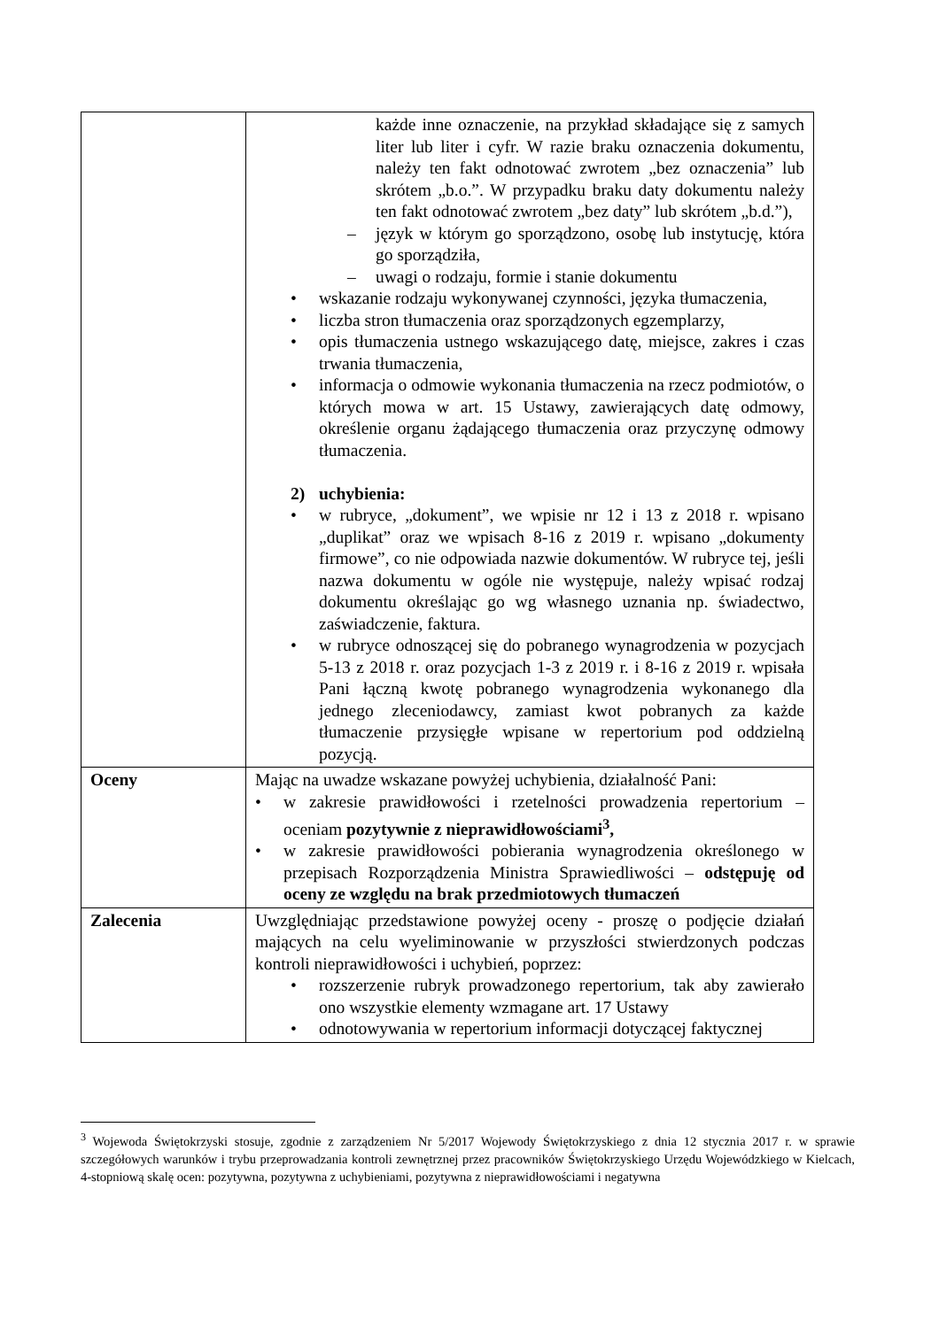| | każde inne oznaczenie, na przykład składające się z samych liter lub liter i cyfr. W razie braku oznaczenia dokumentu, należy ten fakt odnotować zwrotem „bez oznaczenia” lub skrótem „b.o.”. W przypadku braku daty dokumentu należy ten fakt odnotować zwrotem „bez daty” lub skrótem „b.d.”), – język w którym go sporządzono, osobę lub instytucję, która go sporządziła, – uwagi o rodzaju, formie i stanie dokumentu • wskazanie rodzaju wykonywanej czynności, języka tłumaczenia, • liczba stron tłumaczenia oraz sporządzonych egzemplarzy, • opis tłumaczenia ustnego wskazującego datę, miejsce, zakres i czas trwania tłumaczenia, • informacja o odmowie wykonania tłumaczenia na rzecz podmiotów, o których mowa w art. 15 Ustawy, zawierających datę odmowy, określenie organu żądającego tłumaczenia oraz przyczynę odmowy tłumaczenia. 2) uchybienia: • w rubryce, „dokument”, we wpisie nr 12 i 13 z 2018 r. wpisano „duplikat” oraz we wpisach 8-16 z 2019 r. wpisano „dokumenty firmowe”, co nie odpowiada nazwie dokumentów. W rubryce tej, jeśli nazwa dokumentu w ogóle nie występuje, należy wpisać rodzaj dokumentu określając go wg własnego uznania np. świadectwo, zaświadczenie, faktura. • w rubryce odnoszącej się do pobranego wynagrodzenia w pozycjach 5-13 z 2018 r. oraz pozycjach 1-3 z 2019 r. i 8-16 z 2019 r. wpisała Pani łączną kwotę pobranego wynagrodzenia wykonanego dla jednego zleceniodawcy, zamiast kwot pobranych za każde tłumaczenie przysięgłe wpisane w repertorium pod oddzielną pozycją. |
| Oceny | Mając na uwadze wskazane powyżej uchybienia, działalność Pani: • w zakresie prawidłowości i rzetelności prowadzenia repertorium – oceniam pozytywnie z nieprawidłowościami<sup>3</sup>, • w zakresie prawidłowości pobierania wynagrodzenia określonego w przepisach Rozporządzenia Ministra Sprawiedliwości – odstępuję od oceny ze względu na brak przedmiotowych tłumaczeń |
| Zalecenia | Uwzględniając przedstawione powyżej oceny - proszę o podjęcie działań mających na celu wyeliminowanie w przyszłości stwierdzonych podczas kontroli nieprawidłowości i uchybień, poprzez: • rozszerzenie rubryk prowadzonego repertorium, tak aby zawierało ono wszystkie elementy wzmagane art. 17 Ustawy • odnotowywania w repertorium informacji dotyczącej faktycznej |
<sup>3</sup> Wojewoda Świętokrzyski stosuje, zgodnie z zarządzeniem Nr 5/2017 Wojewody Świętokrzyskiego z dnia 12 stycznia 2017 r. w sprawie szczegółowych warunków i trybu przeprowadzania kontroli zewnętrznej przez pracowników Świętokrzyskiego Urzędu Wojewódzkiego w Kielcach, 4-stopniową skalę ocen: pozytywna, pozytywna z uchybieniami, pozytywna z nieprawidłowościami i negatywna